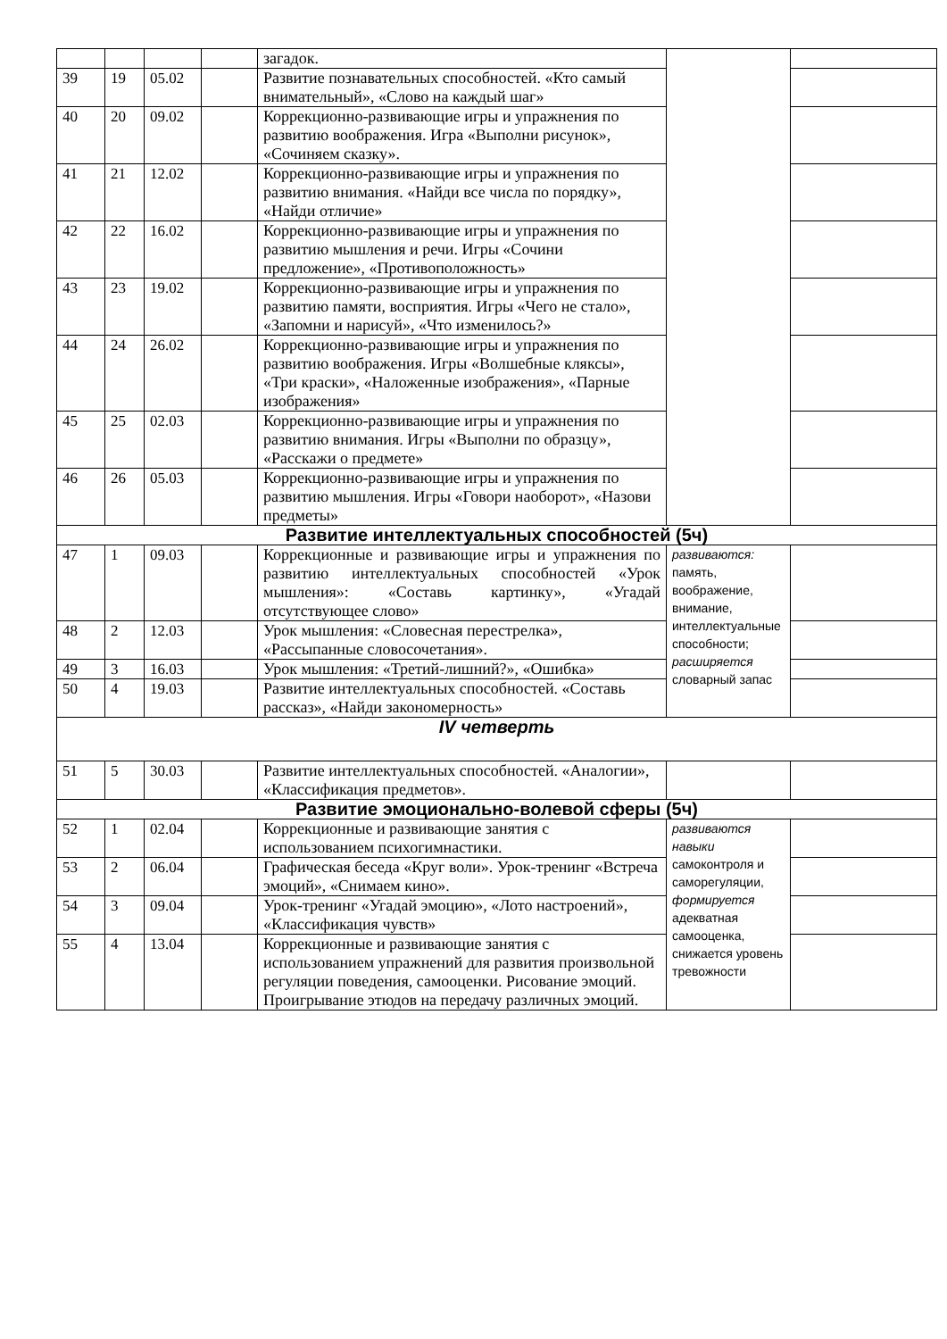| | | | | загадок. | | |
| 39 | 19 | 05.02 | | Развитие познавательных способностей. «Кто самый внимательный», «Слово на каждый шаг» | | |
| 40 | 20 | 09.02 | | Коррекционно-развивающие игры и упражнения по развитию воображения. Игра «Выполни рисунок», «Сочиняем сказку». | | |
| 41 | 21 | 12.02 | | Коррекционно-развивающие игры и упражнения по развитию внимания. «Найди все числа по порядку», «Найди отличие» | | |
| 42 | 22 | 16.02 | | Коррекционно-развивающие игры и упражнения по развитию мышления и речи. Игры «Сочини предложение», «Противоположность» | | |
| 43 | 23 | 19.02 | | Коррекционно-развивающие игры и упражнения по развитию памяти, восприятия. Игры «Чего не стало», «Запомни и нарисуй», «Что изменилось?» | | |
| 44 | 24 | 26.02 | | Коррекционно-развивающие игры и упражнения по развитию воображения. Игры «Волшебные кляксы», «Три краски», «Наложенные изображения», «Парные изображения» | | |
| 45 | 25 | 02.03 | | Коррекционно-развивающие игры и упражнения по развитию внимания. Игры «Выполни по образцу», «Расскажи о предмете» | | |
| 46 | 26 | 05.03 | | Коррекционно-развивающие игры и упражнения по развитию мышления. Игры «Говори наоборот», «Назови предметы» | | |
| Развитие интеллектуальных способностей (5ч) | | | | | | |
| 47 | 1 | 09.03 | | Коррекционные и развивающие игры и упражнения по развитию интеллектуальных способностей «Урок мышления»: «Составь картинку», «Угадай отсутствующее слово» | развиваются: память, воображение, внимание, интеллектуальные способности; расширяется словарный запас | |
| 48 | 2 | 12.03 | | Урок мышления: «Словесная перестрелка», «Рассыпанные словосочетания». | | |
| 49 | 3 | 16.03 | | Урок мышления: «Третий-лишний?», «Ошибка» | | |
| 50 | 4 | 19.03 | | Развитие интеллектуальных способностей. «Составь рассказ», «Найди закономерность» | | |
| IV четверть | | | | | | |
| 51 | 5 | 30.03 | | Развитие интеллектуальных способностей. «Аналогии», «Классификация предметов». | | |
| Развитие эмоционально-волевой сферы (5ч) | | | | | | |
| 52 | 1 | 02.04 | | Коррекционные и развивающие занятия с использованием психогимнастики. | развиваются навыки самоконтроля и саморегуляции, формируется адекватная самооценка, снижается уровень тревожности | |
| 53 | 2 | 06.04 | | Графическая беседа «Круг воли». Урок-тренинг «Встреча эмоций», «Снимаем кино». | | |
| 54 | 3 | 09.04 | | Урок-тренинг «Угадай эмоцию», «Лото настроений», «Классификация чувств» | | |
| 55 | 4 | 13.04 | | Коррекционные и развивающие занятия с использованием упражнений для развития произвольной регуляции поведения, самооценки. Рисование эмоций. Проигрывание этюдов на передачу различных эмоций. | | |